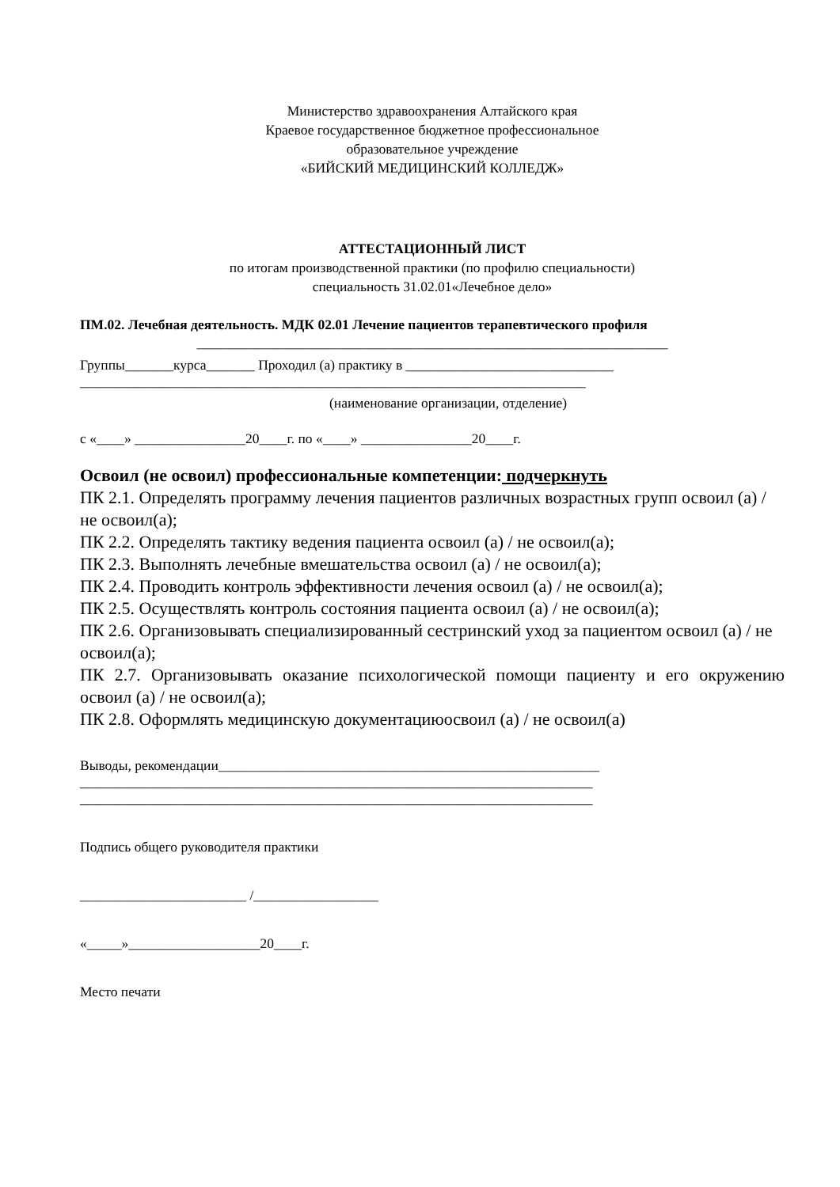Министерство здравоохранения Алтайского края
Краевое государственное бюджетное профессиональное
образовательное учреждение
«БИЙСКИЙ МЕДИЦИНСКИЙ КОЛЛЕДЖ»
АТТЕСТАЦИОННЫЙ ЛИСТ
по итогам производственной практики (по профилю специальности)
специальность 31.02.01«Лечебное дело»
ПМ.02. Лечебная деятельность. МДК 02.01 Лечение пациентов терапевтического профиля
____________________________________________________________________
Группы_______курса_______ Проходил (а) практику в ______________________________
_________________________________________________________________________
(наименование организации, отделение)
с «____» ________________20____г. по «____» ________________20____г.
Освоил (не освоил) профессиональные компетенции: подчеркнуть
ПК 2.1. Определять программу лечения пациентов различных возрастных групп освоил (а) / не освоил(а);
ПК 2.2. Определять тактику ведения пациента освоил (а) / не освоил(а);
ПК 2.3. Выполнять лечебные вмешательства освоил (а) / не освоил(а);
ПК 2.4. Проводить контроль эффективности лечения освоил (а) / не освоил(а);
ПК 2.5. Осуществлять контроль состояния пациента освоил (а) / не освоил(а);
ПК 2.6. Организовывать специализированный сестринский уход за пациентом освоил (а) / не освоил(а);
ПК 2.7. Организовывать оказание психологической помощи пациенту и его окружению освоил (а) / не освоил(а);
ПК 2.8. Оформлять медицинскую документациюосвоил (а) / не освоил(а)
Выводы, рекомендации_______________________________________________________
__________________________________________________________________________
__________________________________________________________________________
Подпись общего руководителя практики
________________________ /__________________
«_____»___________________20____г.
Место печати